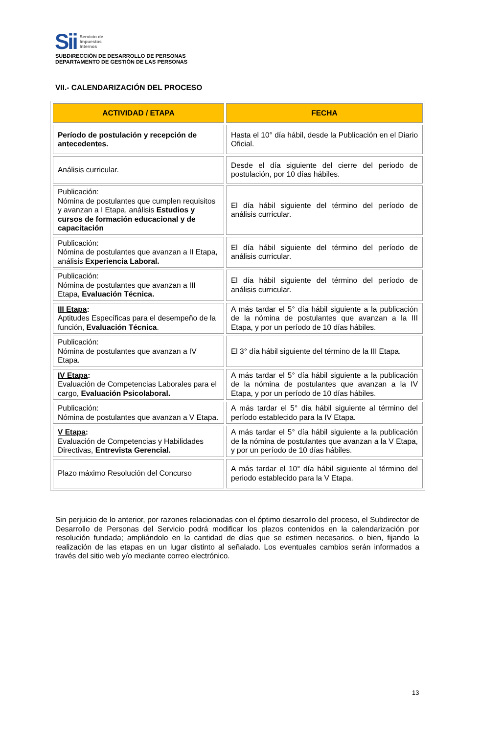Sii Servicio de
Impuestos
Internos
SUBDIRECCIÓN DE DESARROLLO DE PERSONAS
DEPARTAMENTO DE GESTIÓN DE LAS PERSONAS
VII.- CALENDARIZACIÓN DEL PROCESO
| ACTIVIDAD / ETAPA | FECHA |
| --- | --- |
| Período de postulación y recepción de antecedentes. | Hasta el 10° día hábil, desde la Publicación en el Diario Oficial. |
| Análisis curricular. | Desde el día siguiente del cierre del periodo de postulación, por 10 días hábiles. |
| Publicación: Nómina de postulantes que cumplen requisitos y avanzan a I Etapa, análisis Estudios y cursos de formación educacional y de capacitación | El día hábil siguiente del término del período de análisis curricular. |
| Publicación: Nómina de postulantes que avanzan a II Etapa, análisis Experiencia Laboral. | El día hábil siguiente del término del período de análisis curricular. |
| Publicación: Nómina de postulantes que avanzan a III Etapa, Evaluación Técnica. | El día hábil siguiente del término del período de análisis curricular. |
| III Etapa : Aptitudes Específicas para el desempeño de la función, Evaluación Técnica . | A más tardar el 5° día hábil siguiente a la publicación de la nómina de postulantes que avanzan a la III Etapa, y por un período de 10 días hábiles. |
| Publicación: Nómina de postulantes que avanzan a IV Etapa. | El 3° día hábil siguiente del término de la III Etapa. |
| IV Etapa : Evaluación de Competencias Laborales para el cargo, Evaluación Psicolaboral. | A más tardar el 5° día hábil siguiente a la publicación de la nómina de postulantes que avanzan a la IV Etapa, y por un período de 10 días hábiles. |
| Publicación: Nómina de postulantes que avanzan a V Etapa. | A más tardar el 5° día hábil siguiente al término del período establecido para la IV Etapa. |
| V Etapa : Evaluación de Competencias y Habilidades Directivas, Entrevista Gerencial. | A más tardar el 5° día hábil siguiente a la publicación de la nómina de postulantes que avanzan a la V Etapa, y por un período de 10 días hábiles. |
| Plazo máximo Resolución del Concurso | A más tardar el 10° día hábil siguiente al término del periodo establecido para la V Etapa. |
Sin perjuicio de lo anterior, por razones relacionadas con el óptimo desarrollo del proceso, el Subdirector de Desarrollo de Personas del Servicio podrá modificar los plazos contenidos en la calendarización por resolución fundada; ampliándolo en la cantidad de días que se estimen necesarios, o bien, fijando la realización de las etapas en un lugar distinto al señalado. Los eventuales cambios serán informados a través del sitio web y/o mediante correo electrónico.
13